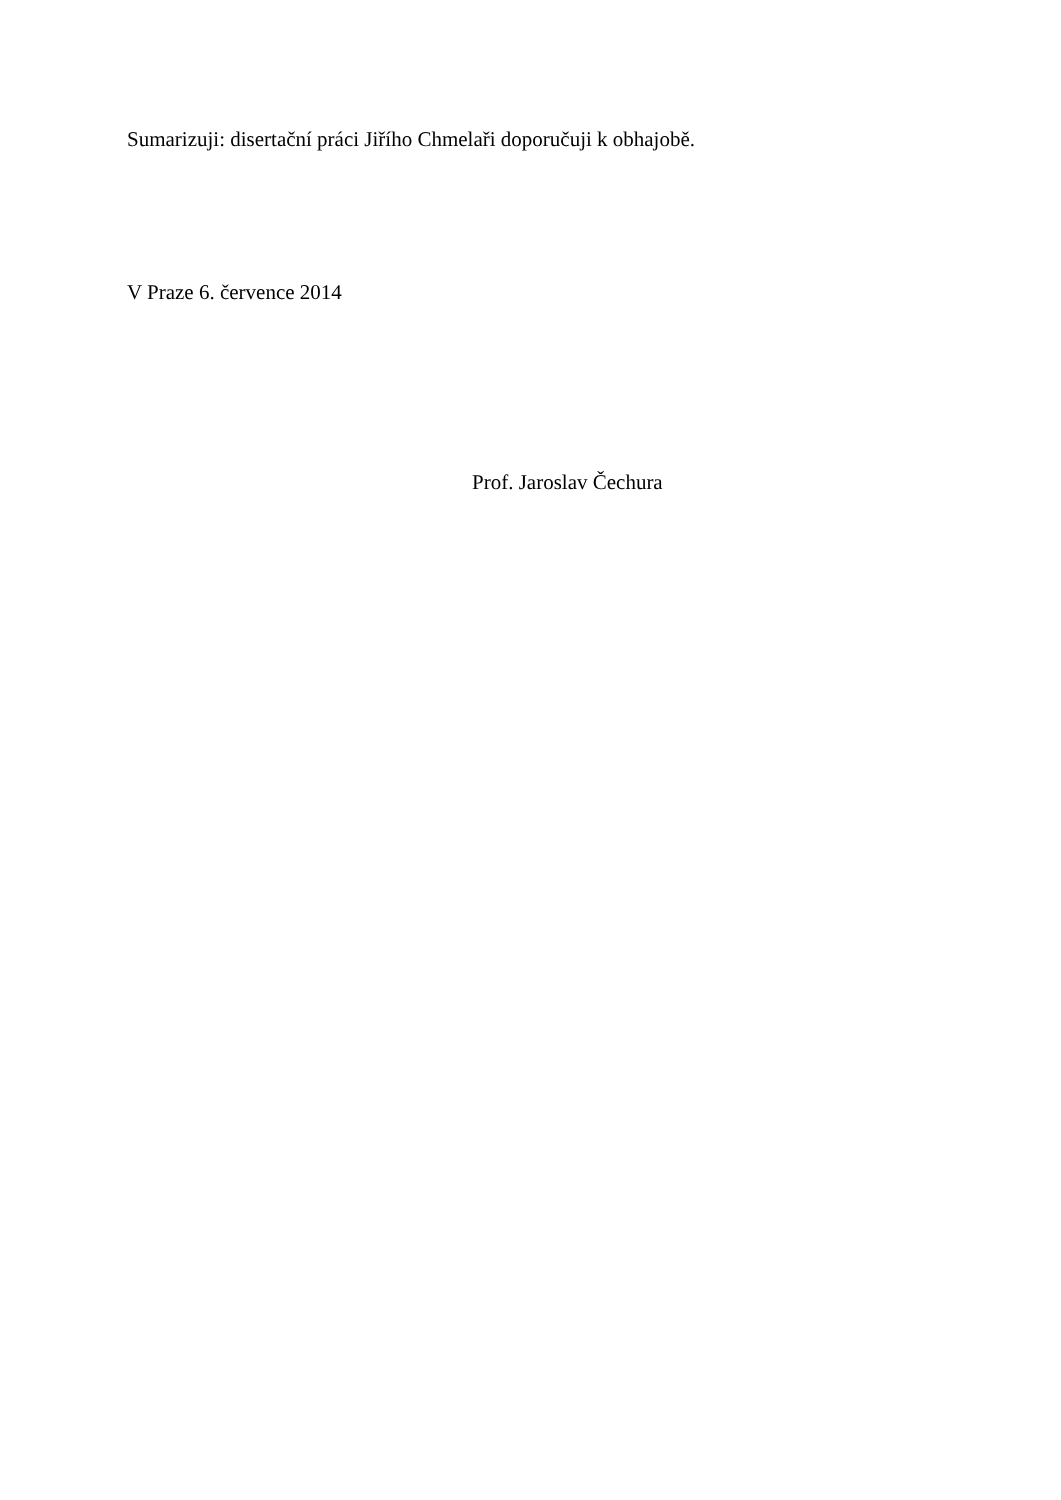Sumarizuji: disertační práci Jiřího Chmelaři doporučuji k obhajobě.
V Praze 6. července 2014
Prof. Jaroslav Čechura